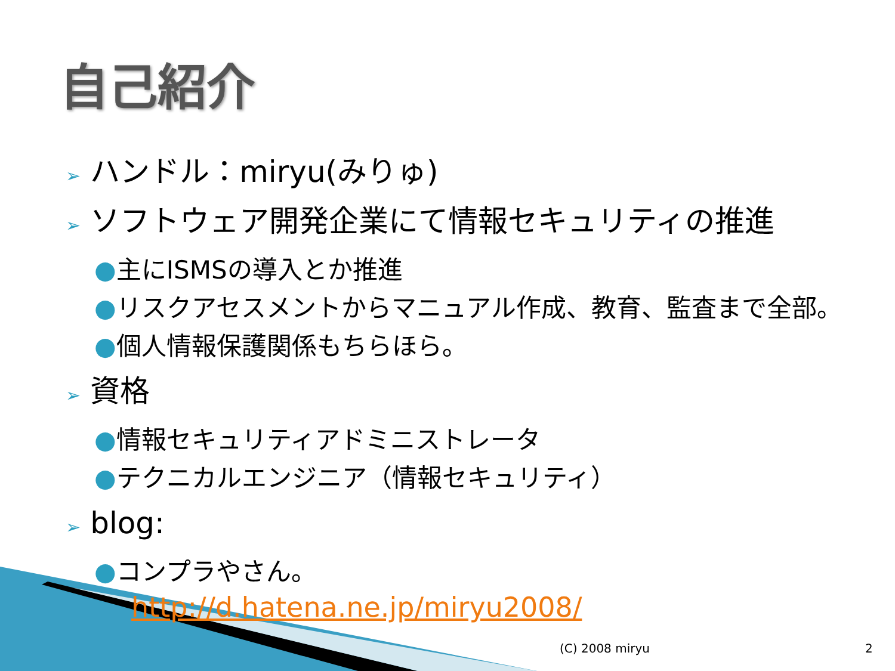自己紹介
➢ ハンドル：miryu(みりゅ)
➢ ソフトウェア開発企業にて情報セキュリティの推進
●主にISMSの導入とか推進
●リスクアセスメントからマニュアル作成、教育、監査まで全部。
●個人情報保護関係もちらほら。
➢ 資格
●情報セキュリティアドミニストレータ
●テクニカルエンジニア（情報セキュリティ）
➢ blog:
●コンプラやさん。
http://d.hatena.ne.jp/miryu2008/
(C) 2008 miryu 2